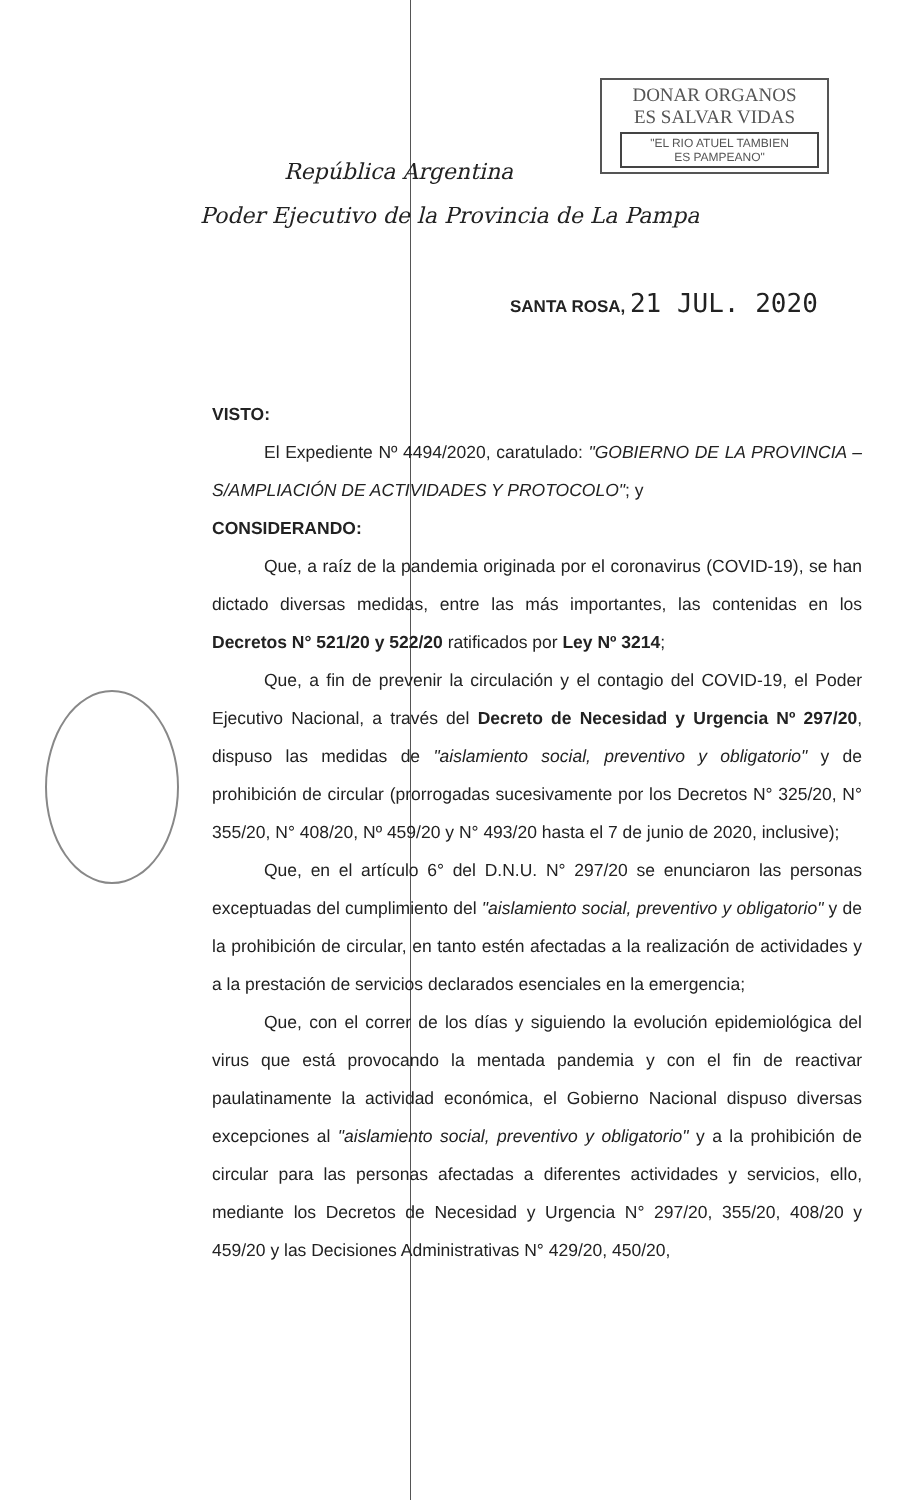DONAR ORGANOS
ES SALVAR VIDAS
"EL RIO ATUEL TAMBIEN
ES PAMPEANO"
República Argentina
Poder Ejecutivo de la Provincia de La Pampa
SANTA ROSA, 21 JUL. 2020
VISTO:
El Expediente Nº 4494/2020, caratulado: "GOBIERNO DE LA PROVINCIA – S/AMPLIACIÓN DE ACTIVIDADES Y PROTOCOLO"; y
CONSIDERANDO:
Que, a raíz de la pandemia originada por el coronavirus (COVID-19), se han dictado diversas medidas, entre las más importantes, las contenidas en los Decretos N° 521/20 y 522/20 ratificados por Ley Nº 3214;
Que, a fin de prevenir la circulación y el contagio del COVID-19, el Poder Ejecutivo Nacional, a través del Decreto de Necesidad y Urgencia Nº 297/20, dispuso las medidas de "aislamiento social, preventivo y obligatorio" y de prohibición de circular (prorrogadas sucesivamente por los Decretos N° 325/20, N° 355/20, N° 408/20, Nº 459/20 y N° 493/20 hasta el 7 de junio de 2020, inclusive);
Que, en el artículo 6° del D.N.U. N° 297/20 se enunciaron las personas exceptuadas del cumplimiento del "aislamiento social, preventivo y obligatorio" y de la prohibición de circular, en tanto estén afectadas a la realización de actividades y a la prestación de servicios declarados esenciales en la emergencia;
Que, con el correr de los días y siguiendo la evolución epidemiológica del virus que está provocando la mentada pandemia y con el fin de reactivar paulatinamente la actividad económica, el Gobierno Nacional dispuso diversas excepciones al "aislamiento social, preventivo y obligatorio" y a la prohibición de circular para las personas afectadas a diferentes actividades y servicios, ello, mediante los Decretos de Necesidad y Urgencia N° 297/20, 355/20, 408/20 y 459/20 y las Decisiones Administrativas N° 429/20, 450/20,